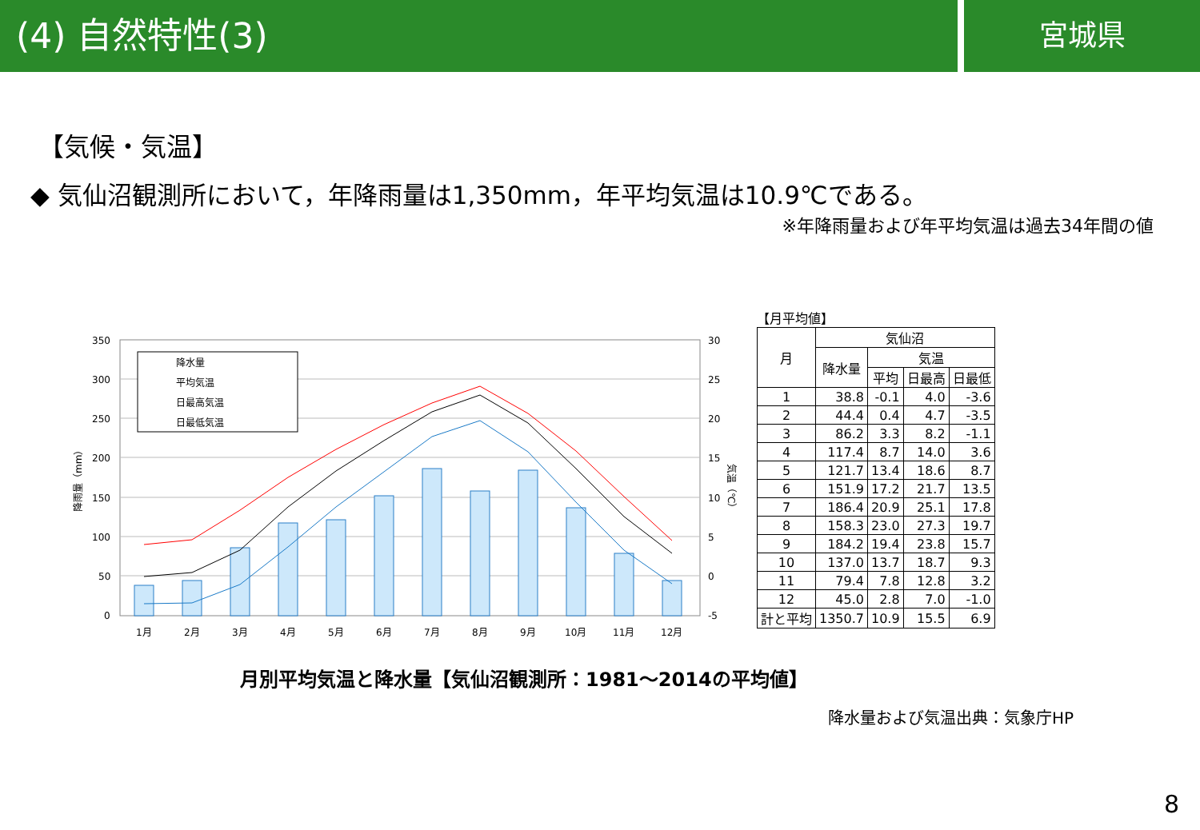(4) 自然特性(3)
宮城県
【気候・気温】
◆ 気仙沼観測所において，年降雨量は1,350mm，年平均気温は10.9℃である。
※年降雨量および年平均気温は過去34年間の値
350
300
250
200
150
100
50
0
30
25
20
15
10
5
0
-5
1月
2月
3月
4月
5月
6月
7月
8月
9月
10月
11月
12月
降水量
平均気温
日最高気温
日最低気温
降雨量（mm）
気温（℃）
【月平均値】
| 月 | 気仙沼 | | | |
| --- | --- | --- | --- | --- |
| | 降水量 | 気温 | | |
| | | 平均 | 日最高 | 日最低 |
| 1 | 38.8 | -0.1 | 4.0 | -3.6 |
| 2 | 44.4 | 0.4 | 4.7 | -3.5 |
| 3 | 86.2 | 3.3 | 8.2 | -1.1 |
| 4 | 117.4 | 8.7 | 14.0 | 3.6 |
| 5 | 121.7 | 13.4 | 18.6 | 8.7 |
| 6 | 151.9 | 17.2 | 21.7 | 13.5 |
| 7 | 186.4 | 20.9 | 25.1 | 17.8 |
| 8 | 158.3 | 23.0 | 27.3 | 19.7 |
| 9 | 184.2 | 19.4 | 23.8 | 15.7 |
| 10 | 137.0 | 13.7 | 18.7 | 9.3 |
| 11 | 79.4 | 7.8 | 12.8 | 3.2 |
| 12 | 45.0 | 2.8 | 7.0 | -1.0 |
| 計と平均 | 1350.7 | 10.9 | 15.5 | 6.9 |
月別平均気温と降水量【気仙沼観測所：1981～2014の平均値】
降水量および気温出典：気象庁HP
8